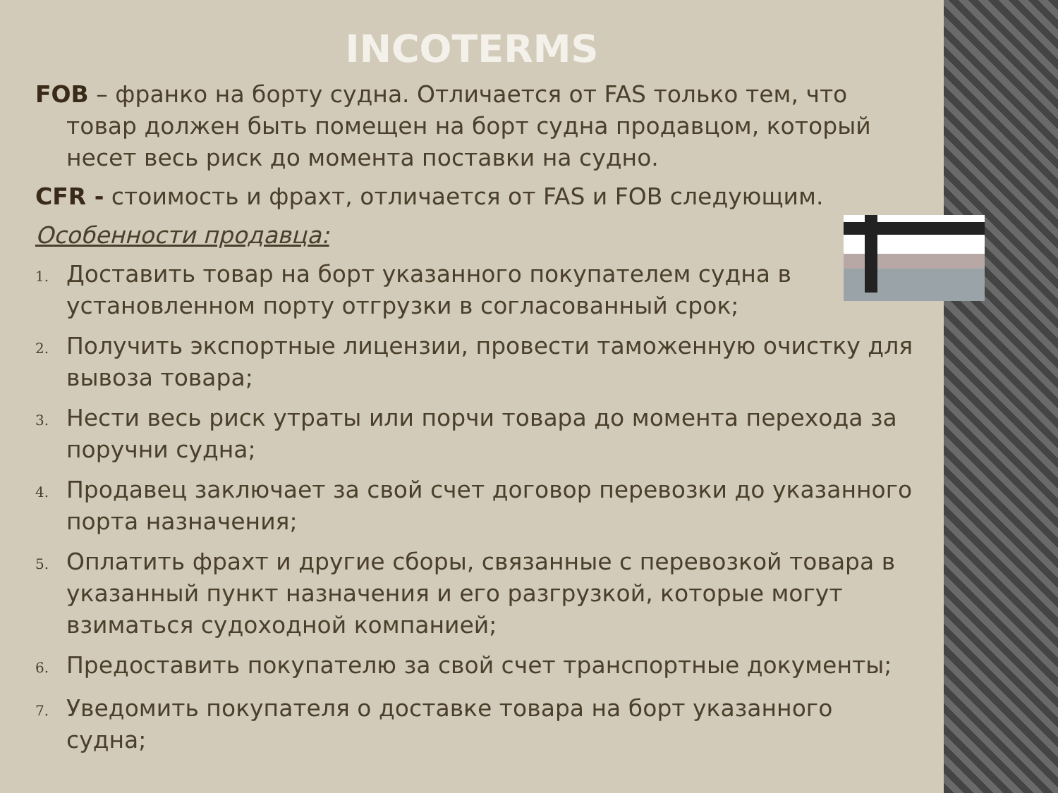INCOTERMS
FOB – франко на борту судна. Отличается от FAS только тем, что товар должен быть помещен на борт судна продавцом, который несет весь риск до момента поставки на судно.
CFR - стоимость и фрахт, отличается от FAS и FOB следующим.
Особенности продавца:
1. Доставить товар на борт указанного покупателем судна в установленном порту отгрузки в согласованный срок;
2. Получить экспортные лицензии, провести таможенную очистку для вывоза товара;
3. Нести весь риск утраты или порчи товара до момента перехода за поручни судна;
4. Продавец заключает за свой счет договор перевозки до указанного порта назначения;
5. Оплатить фрахт и другие сборы, связанные с перевозкой товара в указанный пункт назначения и его разгрузкой, которые могут взиматься судоходной компанией;
6. Предоставить покупателю за свой счет транспортные документы;
7. Уведомить покупателя о доставке товара на борт указанного судна;